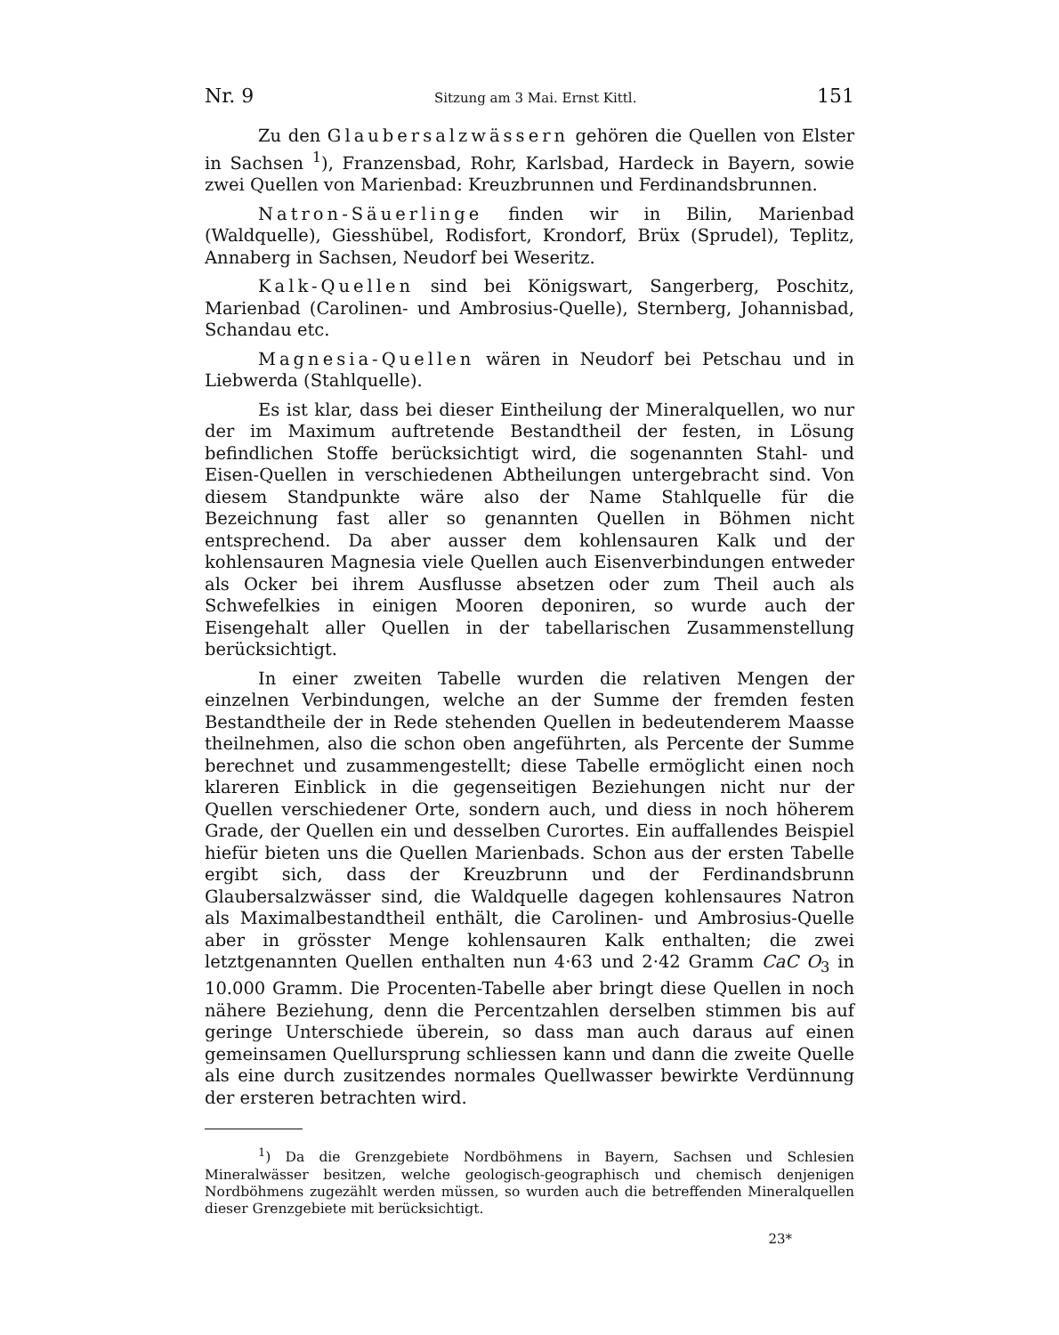Nr. 9 Sitzung am 3 Mai. Ernst Kittl. 151
Zu den Glaubersalzwässern gehören die Quellen von Elster in Sachsen <sup>1</sup>), Franzensbad, Rohr, Karlsbad, Hardeck in Bayern, sowie zwei Quellen von Marienbad: Kreuzbrunnen und Ferdinandsbrunnen.
Natron-Säuerlinge finden wir in Bilin, Marienbad (Waldquelle), Giesshübel, Rodisfort, Krondorf, Brüx (Sprudel), Teplitz, Annaberg in Sachsen, Neudorf bei Weseritz.
Kalk-Quellen sind bei Königswart, Sangerberg, Poschitz, Marienbad (Carolinen- und Ambrosius-Quelle), Sternberg, Johannisbad, Schandau etc.
Magnesia-Quellen wären in Neudorf bei Petschau und in Liebwerda (Stahlquelle).
Es ist klar, dass bei dieser Eintheilung der Mineralquellen, wo nur der im Maximum auftretende Bestandtheil der festen, in Lösung befindlichen Stoffe berücksichtigt wird, die sogenannten Stahl- und Eisen-Quellen in verschiedenen Abtheilungen untergebracht sind. Von diesem Standpunkte wäre also der Name Stahlquelle für die Bezeichnung fast aller so genannten Quellen in Böhmen nicht entsprechend. Da aber ausser dem kohlensauren Kalk und der kohlensauren Magnesia viele Quellen auch Eisenverbindungen entweder als Ocker bei ihrem Ausflusse absetzen oder zum Theil auch als Schwefelkies in einigen Mooren deponiren, so wurde auch der Eisengehalt aller Quellen in der tabellarischen Zusammenstellung berücksichtigt.
In einer zweiten Tabelle wurden die relativen Mengen der einzelnen Verbindungen, welche an der Summe der fremden festen Bestandtheile der in Rede stehenden Quellen in bedeutenderem Maasse theilnehmen, also die schon oben angeführten, als Percente der Summe berechnet und zusammengestellt; diese Tabelle ermöglicht einen noch klareren Einblick in die gegenseitigen Beziehungen nicht nur der Quellen verschiedener Orte, sondern auch, und diess in noch höherem Grade, der Quellen ein und desselben Curortes. Ein auffallendes Beispiel hiefür bieten uns die Quellen Marienbads. Schon aus der ersten Tabelle ergibt sich, dass der Kreuzbrunn und der Ferdinandsbrunn Glaubersalzwässer sind, die Waldquelle dagegen kohlensaures Natron als Maximalbestandtheil enthält, die Carolinen- und Ambrosius-Quelle aber in grösster Menge kohlensauren Kalk enthalten; die zwei letztgenannten Quellen enthalten nun 4·63 und 2·42 Gramm CaC O<sub>3</sub> in 10.000 Gramm. Die Procenten-Tabelle aber bringt diese Quellen in noch nähere Beziehung, denn die Percentzahlen derselben stimmen bis auf geringe Unterschiede überein, so dass man auch daraus auf einen gemeinsamen Quellursprung schliessen kann und dann die zweite Quelle als eine durch zusitzendes normales Quellwasser bewirkte Verdünnung der ersteren betrachten wird.
<sup>1</sup>) Da die Grenzgebiete Nordböhmens in Bayern, Sachsen und Schlesien Mineralwässer besitzen, welche geologisch-geographisch und chemisch denjenigen Nordböhmens zugezählt werden müssen, so wurden auch die betreffenden Mineralquellen dieser Grenzgebiete mit berücksichtigt.
23*